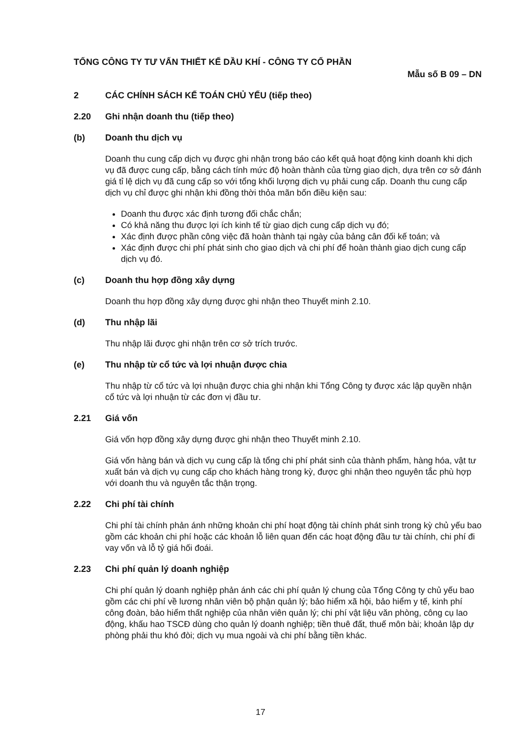TỔNG CÔNG TY TƯ VẤN THIẾT KẾ DẦU KHÍ - CÔNG TY CỔ PHẦN
Mẫu số B 09 – DN
2 CÁC CHÍNH SÁCH KẾ TOÁN CHỦ YẾU (tiếp theo)
2.20 Ghi nhận doanh thu (tiếp theo)
(b) Doanh thu dịch vụ
Doanh thu cung cấp dịch vụ được ghi nhận trong báo cáo kết quả hoạt động kinh doanh khi dịch vụ đã được cung cấp, bằng cách tính mức độ hoàn thành của từng giao dịch, dựa trên cơ sở đánh giá tỉ lệ dịch vụ đã cung cấp so với tổng khối lượng dịch vụ phải cung cấp. Doanh thu cung cấp dịch vụ chỉ được ghi nhận khi đồng thời thỏa mãn bốn điều kiện sau:
Doanh thu được xác định tương đối chắc chắn;
Có khả năng thu được lợi ích kinh tế từ giao dịch cung cấp dịch vụ đó;
Xác định được phần công việc đã hoàn thành tại ngày của bảng cân đối kế toán; và
Xác định được chi phí phát sinh cho giao dịch và chi phí để hoàn thành giao dịch cung cấp dịch vụ đó.
(c) Doanh thu hợp đồng xây dựng
Doanh thu hợp đồng xây dựng được ghi nhận theo Thuyết minh 2.10.
(d) Thu nhập lãi
Thu nhập lãi được ghi nhận trên cơ sở trích trước.
(e) Thu nhập từ cổ tức và lợi nhuận được chia
Thu nhập từ cổ tức và lợi nhuận được chia ghi nhận khi Tổng Công ty được xác lập quyền nhận cổ tức và lợi nhuận từ các đơn vị đầu tư.
2.21 Giá vốn
Giá vốn hợp đồng xây dựng được ghi nhận theo Thuyết minh 2.10.
Giá vốn hàng bán và dịch vụ cung cấp là tổng chi phí phát sinh của thành phẩm, hàng hóa, vật tư xuất bán và dịch vụ cung cấp cho khách hàng trong kỳ, được ghi nhận theo nguyên tắc phù hợp với doanh thu và nguyên tắc thận trọng.
2.22 Chi phí tài chính
Chi phí tài chính phản ánh những khoản chi phí hoạt động tài chính phát sinh trong kỳ chủ yếu bao gồm các khoản chi phí hoặc các khoản lỗ liên quan đến các hoạt động đầu tư tài chính, chi phí đi vay vốn và lỗ tỷ giá hối đoái.
2.23 Chi phí quản lý doanh nghiệp
Chi phí quản lý doanh nghiệp phản ánh các chi phí quản lý chung của Tổng Công ty chủ yếu bao gồm các chi phí về lương nhân viên bộ phận quản lý; bảo hiểm xã hội, bảo hiểm y tế, kinh phí công đoàn, bảo hiểm thất nghiệp của nhân viên quản lý; chi phí vật liệu văn phòng, công cụ lao động, khấu hao TSCĐ dùng cho quản lý doanh nghiệp; tiền thuê đất, thuế môn bài; khoản lập dự phòng phải thu khó đòi; dịch vụ mua ngoài và chi phí bằng tiền khác.
17